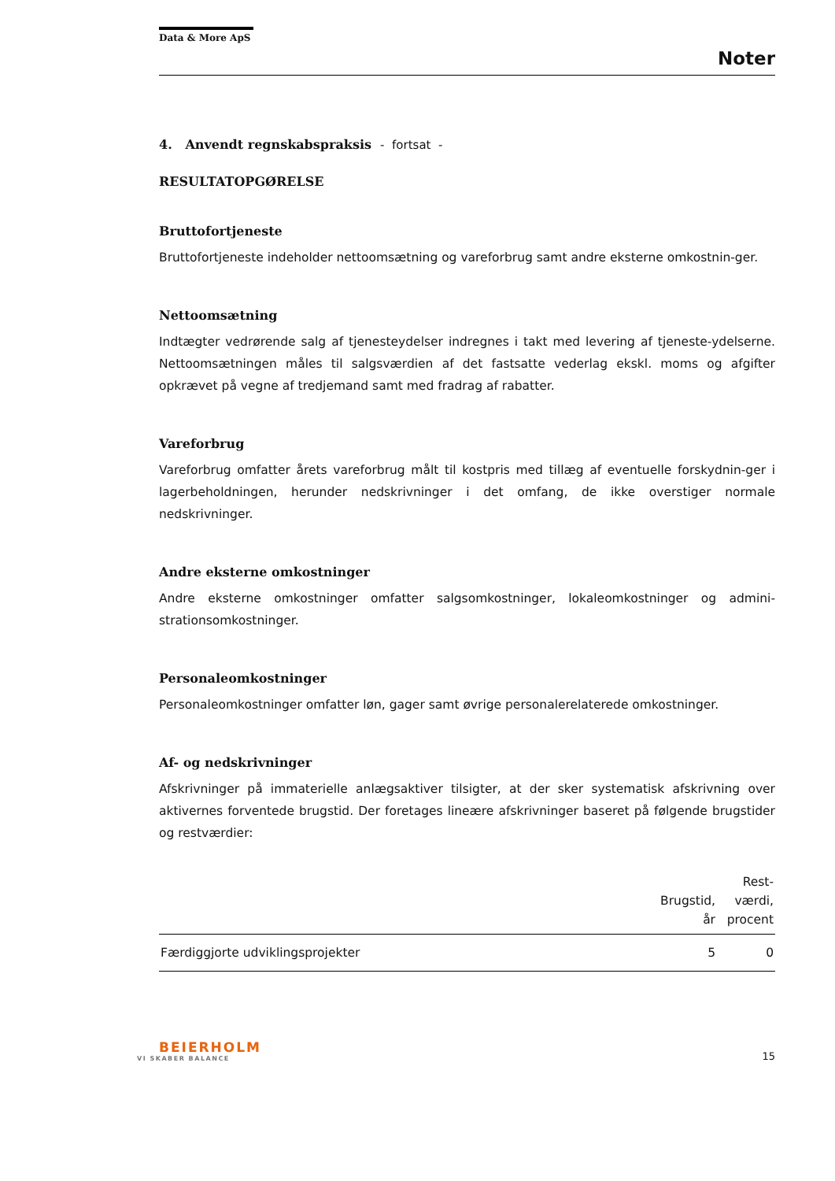Data & More ApS
Noter
4. Anvendt regnskabspraksis - fortsat -
RESULTATOPGØRELSE
Bruttofortjeneste
Bruttofortjeneste indeholder nettoomsætning og vareforbrug samt andre eksterne omkostnin-ger.
Nettoomsætning
Indtægter vedrørende salg af tjenesteydelser indregnes i takt med levering af tjeneste-ydelserne. Nettoomsætningen måles til salgsværdien af det fastsatte vederlag ekskl. moms og afgifter opkrævet på vegne af tredjemand samt med fradrag af rabatter.
Vareforbrug
Vareforbrug omfatter årets vareforbrug målt til kostpris med tillæg af eventuelle forskydnin-ger i lagerbeholdningen, herunder nedskrivninger i det omfang, de ikke overstiger normale nedskrivninger.
Andre eksterne omkostninger
Andre eksterne omkostninger omfatter salgsomkostninger, lokaleomkostninger og admini-strationsomkostninger.
Personaleomkostninger
Personaleomkostninger omfatter løn, gager samt øvrige personalerelaterede omkostninger.
Af- og nedskrivninger
Afskrivninger på immaterielle anlægsaktiver tilsigter, at der sker systematisk afskrivning over aktivernes forventede brugstid. Der foretages lineære afskrivninger baseret på følgende brugstider og restværdier:
| | Brugstid, år | Rest- værdi, procent |
| --- | --- | --- |
| Færdiggjorte udviklingsprojekter | 5 | 0 |
BEIERHOLM
VI SKABER BALANCE
15